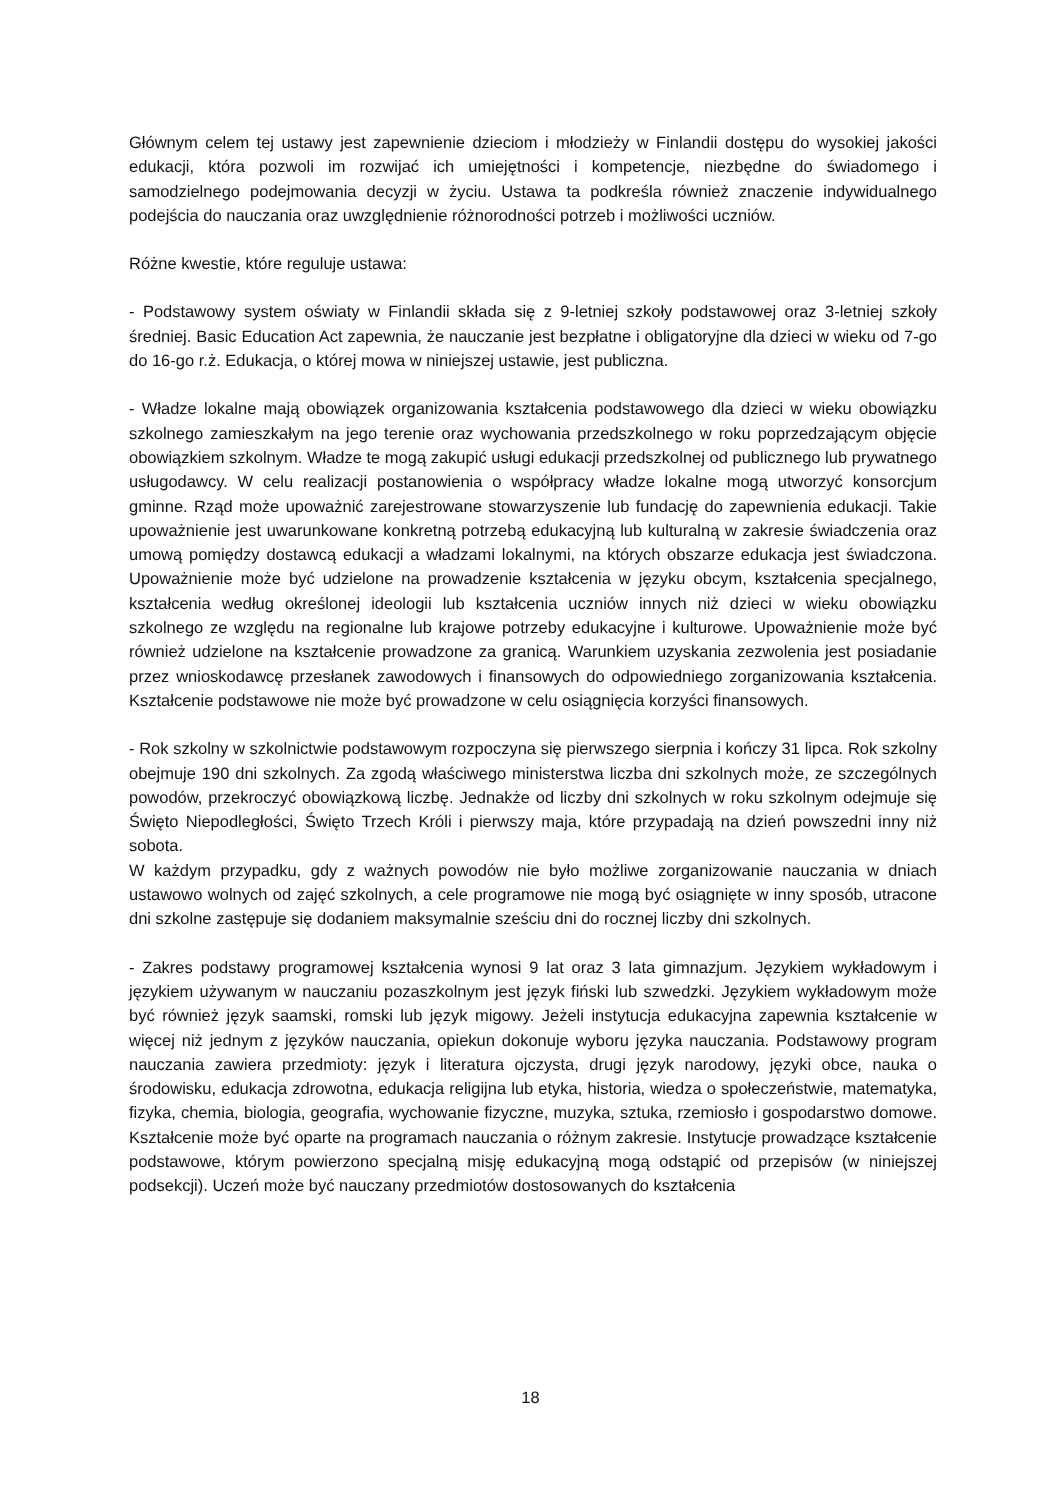Głównym celem tej ustawy jest zapewnienie dzieciom i młodzieży w Finlandii dostępu do wysokiej jakości edukacji, która pozwoli im rozwijać ich umiejętności i kompetencje, niezbędne do świadomego i samodzielnego podejmowania decyzji w życiu. Ustawa ta podkreśla również znaczenie indywidualnego podejścia do nauczania oraz uwzględnienie różnorodności potrzeb i możliwości uczniów.
Różne kwestie, które reguluje ustawa:
- Podstawowy system oświaty w Finlandii składa się z 9-letniej szkoły podstawowej oraz 3-letniej szkoły średniej. Basic Education Act zapewnia, że nauczanie jest bezpłatne i obligatoryjne dla dzieci w wieku od 7-go do 16-go r.ż. Edukacja, o której mowa w niniejszej ustawie, jest publiczna.
- Władze lokalne mają obowiązek organizowania kształcenia podstawowego dla dzieci w wieku obowiązku szkolnego zamieszkałym na jego terenie oraz wychowania przedszkolnego w roku poprzedzającym objęcie obowiązkiem szkolnym. Władze te mogą zakupić usługi edukacji przedszkolnej od publicznego lub prywatnego usługodawcy. W celu realizacji postanowienia o współpracy władze lokalne mogą utworzyć konsorcjum gminne. Rząd może upoważnić zarejestrowane stowarzyszenie lub fundację do zapewnienia edukacji. Takie upoważnienie jest uwarunkowane konkretną potrzebą edukacyjną lub kulturalną w zakresie świadczenia oraz umową pomiędzy dostawcą edukacji a władzami lokalnymi, na których obszarze edukacja jest świadczona. Upoważnienie może być udzielone na prowadzenie kształcenia w języku obcym, kształcenia specjalnego, kształcenia według określonej ideologii lub kształcenia uczniów innych niż dzieci w wieku obowiązku szkolnego ze względu na regionalne lub krajowe potrzeby edukacyjne i kulturowe. Upoważnienie może być również udzielone na kształcenie prowadzone za granicą. Warunkiem uzyskania zezwolenia jest posiadanie przez wnioskodawcę przesłanek zawodowych i finansowych do odpowiedniego zorganizowania kształcenia. Kształcenie podstawowe nie może być prowadzone w celu osiągnięcia korzyści finansowych.
- Rok szkolny w szkolnictwie podstawowym rozpoczyna się pierwszego sierpnia i kończy 31 lipca. Rok szkolny obejmuje 190 dni szkolnych. Za zgodą właściwego ministerstwa liczba dni szkolnych może, ze szczególnych powodów, przekroczyć obowiązkową liczbę. Jednakże od liczby dni szkolnych w roku szkolnym odejmuje się Święto Niepodległości, Święto Trzech Króli i pierwszy maja, które przypadają na dzień powszedni inny niż sobota.
W każdym przypadku, gdy z ważnych powodów nie było możliwe zorganizowanie nauczania w dniach ustawowo wolnych od zajęć szkolnych, a cele programowe nie mogą być osiągnięte w inny sposób, utracone dni szkolne zastępuje się dodaniem maksymalnie sześciu dni do rocznej liczby dni szkolnych.
- Zakres podstawy programowej kształcenia wynosi 9 lat oraz 3 lata gimnazjum. Językiem wykładowym i językiem używanym w nauczaniu pozaszkolnym jest język fiński lub szwedzki. Językiem wykładowym może być również język saamski, romski lub język migowy. Jeżeli instytucja edukacyjna zapewnia kształcenie w więcej niż jednym z języków nauczania, opiekun dokonuje wyboru języka nauczania. Podstawowy program nauczania zawiera przedmioty: język i literatura ojczysta, drugi język narodowy, języki obce, nauka o środowisku, edukacja zdrowotna, edukacja religijna lub etyka, historia, wiedza o społeczeństwie, matematyka, fizyka, chemia, biologia, geografia, wychowanie fizyczne, muzyka, sztuka, rzemiosło i gospodarstwo domowe. Kształcenie może być oparte na programach nauczania o różnym zakresie. Instytucje prowadzące kształcenie podstawowe, którym powierzono specjalną misję edukacyjną mogą odstąpić od przepisów (w niniejszej podsekcji). Uczeń może być nauczany przedmiotów dostosowanych do kształcenia
18